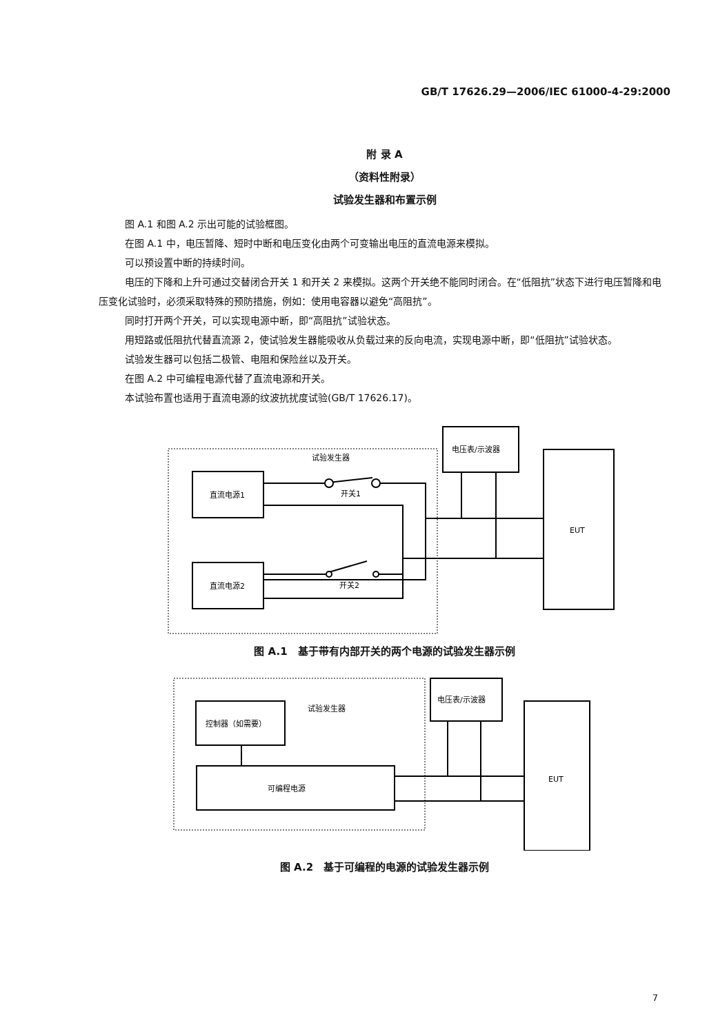GB/T 17626.29—2006/IEC 61000-4-29:2000
附 录 A
（资料性附录）
试验发生器和布置示例
图 A.1 和图 A.2 示出可能的试验框图。
在图 A.1 中，电压暂降、短时中断和电压变化由两个可变输出电压的直流电源来模拟。
可以预设置中断的持续时间。
电压的下降和上升可通过交替闭合开关 1 和开关 2 来模拟。这两个开关绝不能同时闭合。在“低阻抗”状态下进行电压暂降和电压变化试验时，必须采取特殊的预防措施，例如：使用电容器以避免“高阻抗”。
同时打开两个开关，可以实现电源中断，即“高阻抗”试验状态。
用短路或低阻抗代替直流源 2，使试验发生器能吸收从负载过来的反向电流，实现电源中断，即“低阻抗”试验状态。
试验发生器可以包括二极管、电阻和保险丝以及开关。
在图 A.2 中可编程电源代替了直流电源和开关。
本试验布置也适用于直流电源的纹波抗扰度试验(GB/T 17626.17)。
试验发生器
电压表/示波器
EUT
直流电源1
直流电源2
开关1
开关2
图 A.1　基于带有内部开关的两个电源的试验发生器示例
试验发生器
电压表/示波器
EUT
控制器（如需要）
可编程电源
图 A.2　基于可编程的电源的试验发生器示例
7